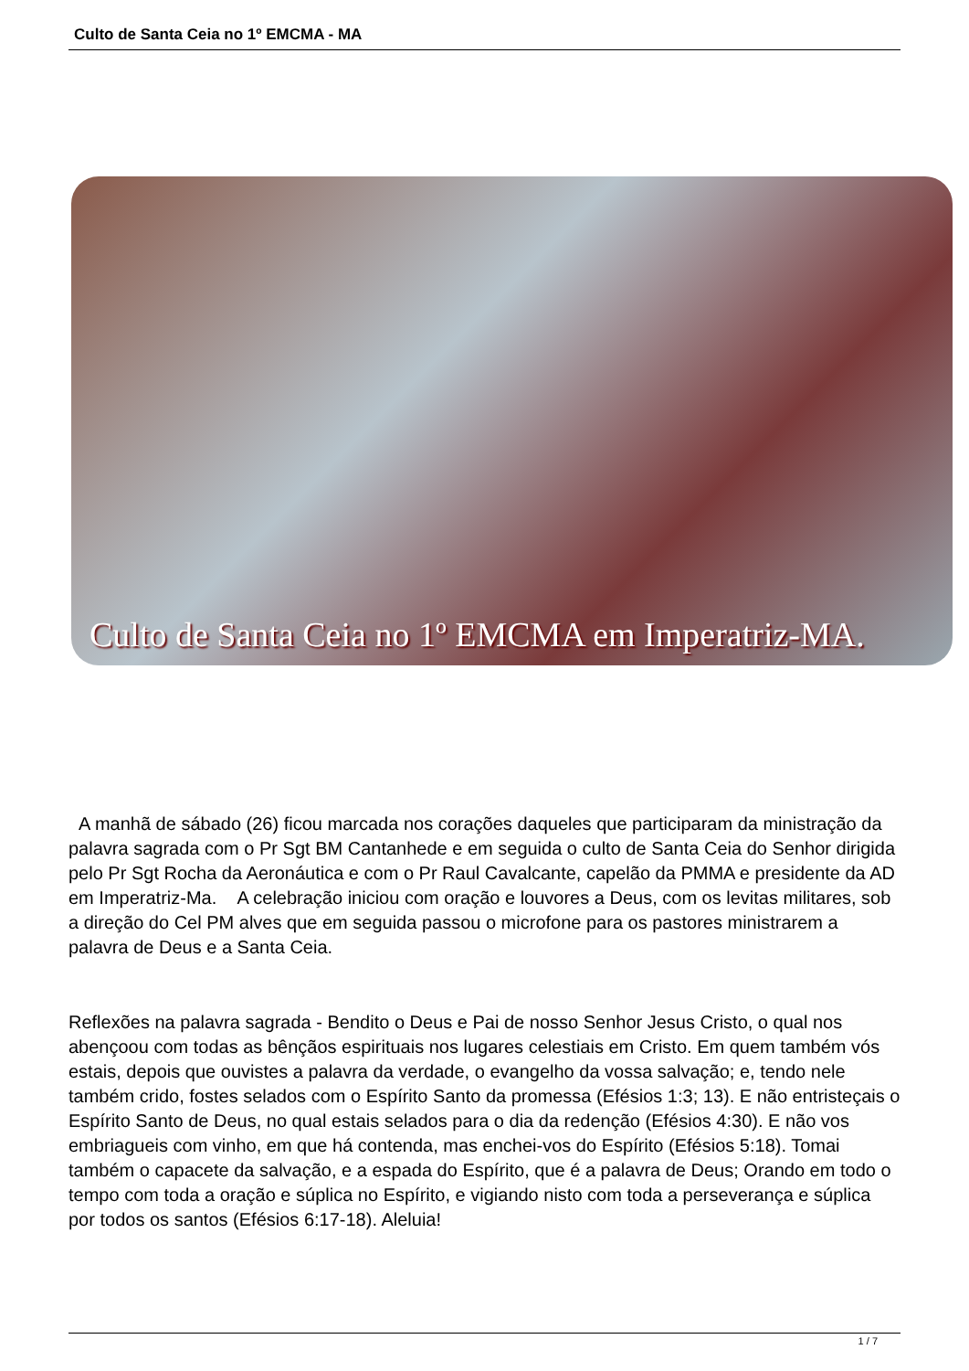Culto de Santa Ceia no 1º EMCMA - MA
Culto de Santa Ceia no 1º EMCMA em Imperatriz-MA.
A manhã de sábado (26) ficou marcada nos corações daqueles que participaram da ministração da palavra sagrada com o Pr Sgt BM Cantanhede e em seguida o culto de Santa Ceia do Senhor dirigida pelo Pr Sgt Rocha da Aeronáutica e com o Pr Raul Cavalcante, capelão da PMMA e presidente da AD em Imperatriz-Ma. A celebração iniciou com oração e louvores a Deus, com os levitas militares, sob a direção do Cel PM alves que em seguida passou o microfone para os pastores ministrarem a palavra de Deus e a Santa Ceia.
Reflexões na palavra sagrada - Bendito o Deus e Pai de nosso Senhor Jesus Cristo, o qual nos abençoou com todas as bênçãos espirituais nos lugares celestiais em Cristo. Em quem também vós estais, depois que ouvistes a palavra da verdade, o evangelho da vossa salvação; e, tendo nele também crido, fostes selados com o Espírito Santo da promessa (Efésios 1:3; 13). E não entristeçais o Espírito Santo de Deus, no qual estais selados para o dia da redenção (Efésios 4:30). E não vos embriagueis com vinho, em que há contenda, mas enchei-vos do Espírito (Efésios 5:18). Tomai também o capacete da salvação, e a espada do Espírito, que é a palavra de Deus; Orando em todo o tempo com toda a oração e súplica no Espírito, e vigiando nisto com toda a perseverança e súplica por todos os santos (Efésios 6:17-18). Aleluia!
1 / 7